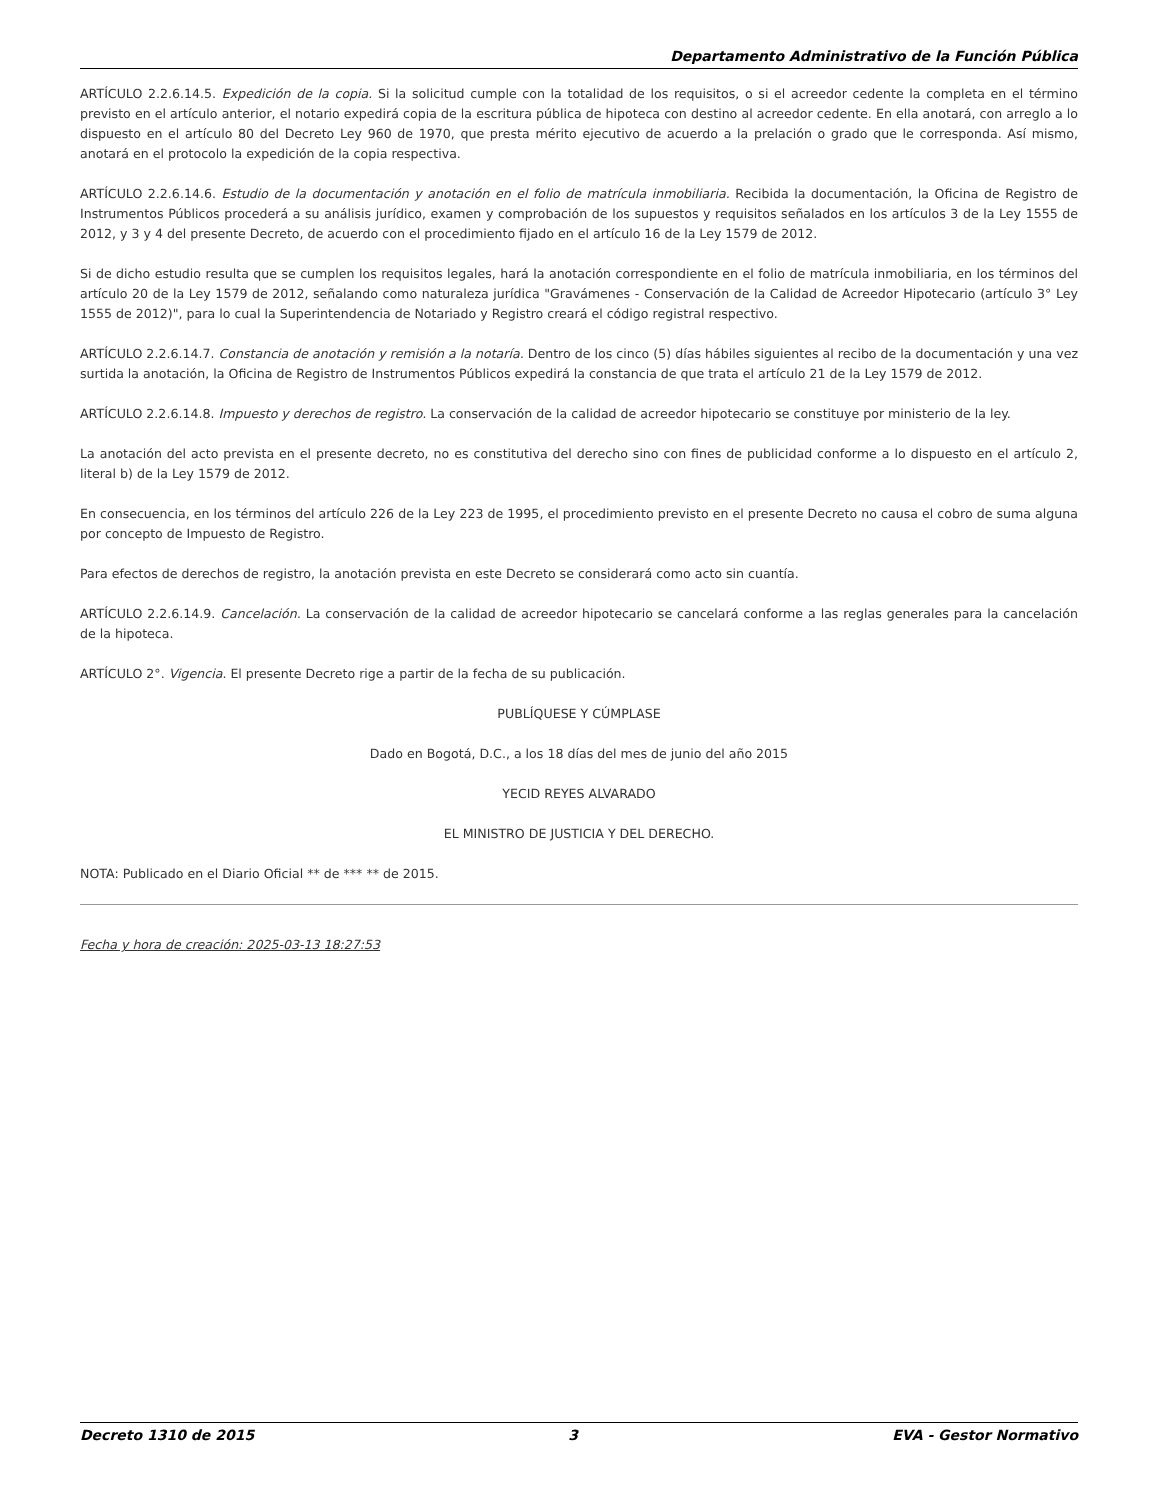Departamento Administrativo de la Función Pública
ARTÍCULO 2.2.6.14.5. Expedición de la copia. Si la solicitud cumple con la totalidad de los requisitos, o si el acreedor cedente la completa en el término previsto en el artículo anterior, el notario expedirá copia de la escritura pública de hipoteca con destino al acreedor cedente. En ella anotará, con arreglo a lo dispuesto en el artículo 80 del Decreto Ley 960 de 1970, que presta mérito ejecutivo de acuerdo a la prelación o grado que le corresponda. Así mismo, anotará en el protocolo la expedición de la copia respectiva.
ARTÍCULO 2.2.6.14.6. Estudio de la documentación y anotación en el folio de matrícula inmobiliaria. Recibida la documentación, la Oficina de Registro de Instrumentos Públicos procederá a su análisis jurídico, examen y comprobación de los supuestos y requisitos señalados en los artículos 3 de la Ley 1555 de 2012, y 3 y 4 del presente Decreto, de acuerdo con el procedimiento fijado en el artículo 16 de la Ley 1579 de 2012.
Si de dicho estudio resulta que se cumplen los requisitos legales, hará la anotación correspondiente en el folio de matrícula inmobiliaria, en los términos del artículo 20 de la Ley 1579 de 2012, señalando como naturaleza jurídica "Gravámenes - Conservación de la Calidad de Acreedor Hipotecario (artículo 3° Ley 1555 de 2012)", para lo cual la Superintendencia de Notariado y Registro creará el código registral respectivo.
ARTÍCULO 2.2.6.14.7. Constancia de anotación y remisión a la notaría. Dentro de los cinco (5) días hábiles siguientes al recibo de la documentación y una vez surtida la anotación, la Oficina de Registro de Instrumentos Públicos expedirá la constancia de que trata el artículo 21 de la Ley 1579 de 2012.
ARTÍCULO 2.2.6.14.8. Impuesto y derechos de registro. La conservación de la calidad de acreedor hipotecario se constituye por ministerio de la ley.
La anotación del acto prevista en el presente decreto, no es constitutiva del derecho sino con fines de publicidad conforme a lo dispuesto en el artículo 2, literal b) de la Ley 1579 de 2012.
En consecuencia, en los términos del artículo 226 de la Ley 223 de 1995, el procedimiento previsto en el presente Decreto no causa el cobro de suma alguna por concepto de Impuesto de Registro.
Para efectos de derechos de registro, la anotación prevista en este Decreto se considerará como acto sin cuantía.
ARTÍCULO 2.2.6.14.9. Cancelación. La conservación de la calidad de acreedor hipotecario se cancelará conforme a las reglas generales para la cancelación de la hipoteca.
ARTÍCULO 2°. Vigencia. El presente Decreto rige a partir de la fecha de su publicación.
PUBLÍQUESE Y CÚMPLASE
Dado en Bogotá, D.C., a los 18 días del mes de junio del año 2015
YECID REYES ALVARADO
EL MINISTRO DE JUSTICIA Y DEL DERECHO.
NOTA: Publicado en el Diario Oficial ** de *** ** de 2015.
Fecha y hora de creación: 2025-03-13 18:27:53
Decreto 1310 de 2015 3 EVA - Gestor Normativo